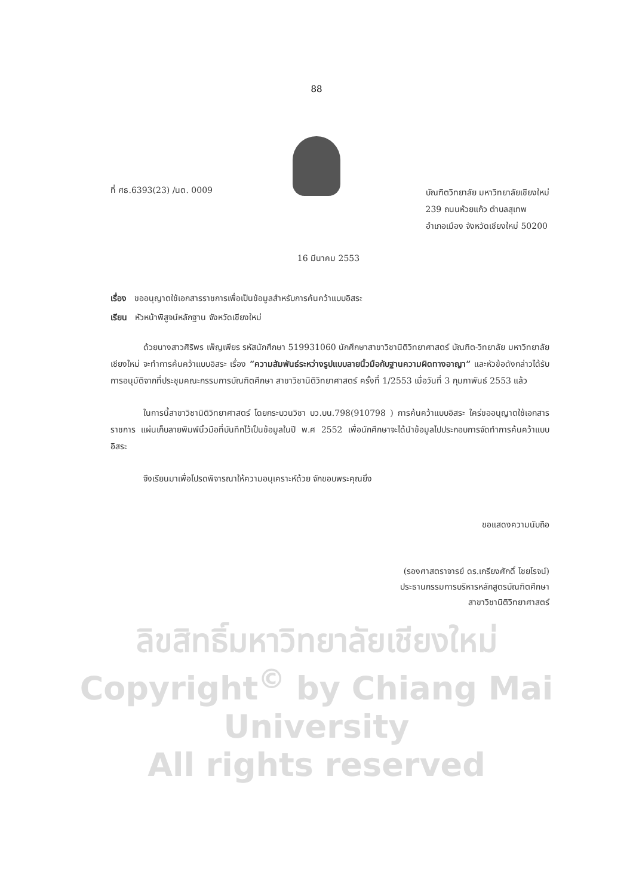88
ที่ ศธ.6393(23) /นต. 0009
บัณฑิตวิทยาลัย มหาวิทยาลัยเชียงใหม่
239 ถนนห้วยแก้ว ตำบลสุเทพ
อำเภอเมือง จังหวัดเชียงใหม่ 50200
16 มีนาคม 2553
เรื่อง ขออนุญาตใช้เอกสารราชการเพื่อเป็นข้อมูลสำหรับการค้นคว้าแบบอิสระ
เรียน หัวหน้าพิสูจน์หลักฐาน จังหวัดเชียงใหม่
ด้วยนางสาวศิริพร เพ็ญเพียร รหัสนักศึกษา 519931060 นักศึกษาสาขาวิชานิติวิทยาศาสตร์ บัณฑิต-วิทยาลัย มหาวิทยาลัยเชียงใหม่ จะทำการค้นคว้าแบบอิสระ เรื่อง “ความสัมพันธ์ระหว่างรูปแบบลายนิ้วมือกับฐานความผิดทางอาญา” และหัวข้อดังกล่าวได้รับการอนุมัติจากที่ประชุมคณะกรรมการบัณฑิตศึกษา สาขาวิชานิติวิทยาศาสตร์ ครั้งที่ 1/2553 เมื่อวันที่ 3 กุมภาพันธ์ 2553 แล้ว
ในการนี้สาขาวิชานิติวิทยาศาสตร์ โดยกระบวนวิชา บว.บน.798(910798 ) การค้นคว้าแบบอิสระ ใคร่ขออนุญาตใช้เอกสารราชการ แผ่นเก็บลายพิมพ์นิ้วมือที่บันทึกไว้เป็นข้อมูลในปี พ.ศ 2552 เพื่อนักศึกษาจะได้นำข้อมูลไปประกอบการจัดทำการค้นคว้าแบบอิสระ
จึงเรียนมาเพื่อโปรดพิจารณาให้ความอนุเคราะห์ด้วย จักขอบพระคุณยิ่ง
ขอแสดงความนับถือ
(รองศาสตราจารย์ ดร.เกรียงศักดิ์ ไชยโรจน์)
ประธานกรรมการบริหารหลักสูตรบัณฑิตศึกษา
สาขาวิชานิติวิทยาศาสตร์
ลิขสิทธิ์มหาวิทยาลัยเชียงใหม่
Copyright<sup>©</sup> by Chiang Mai University
All rights reserved